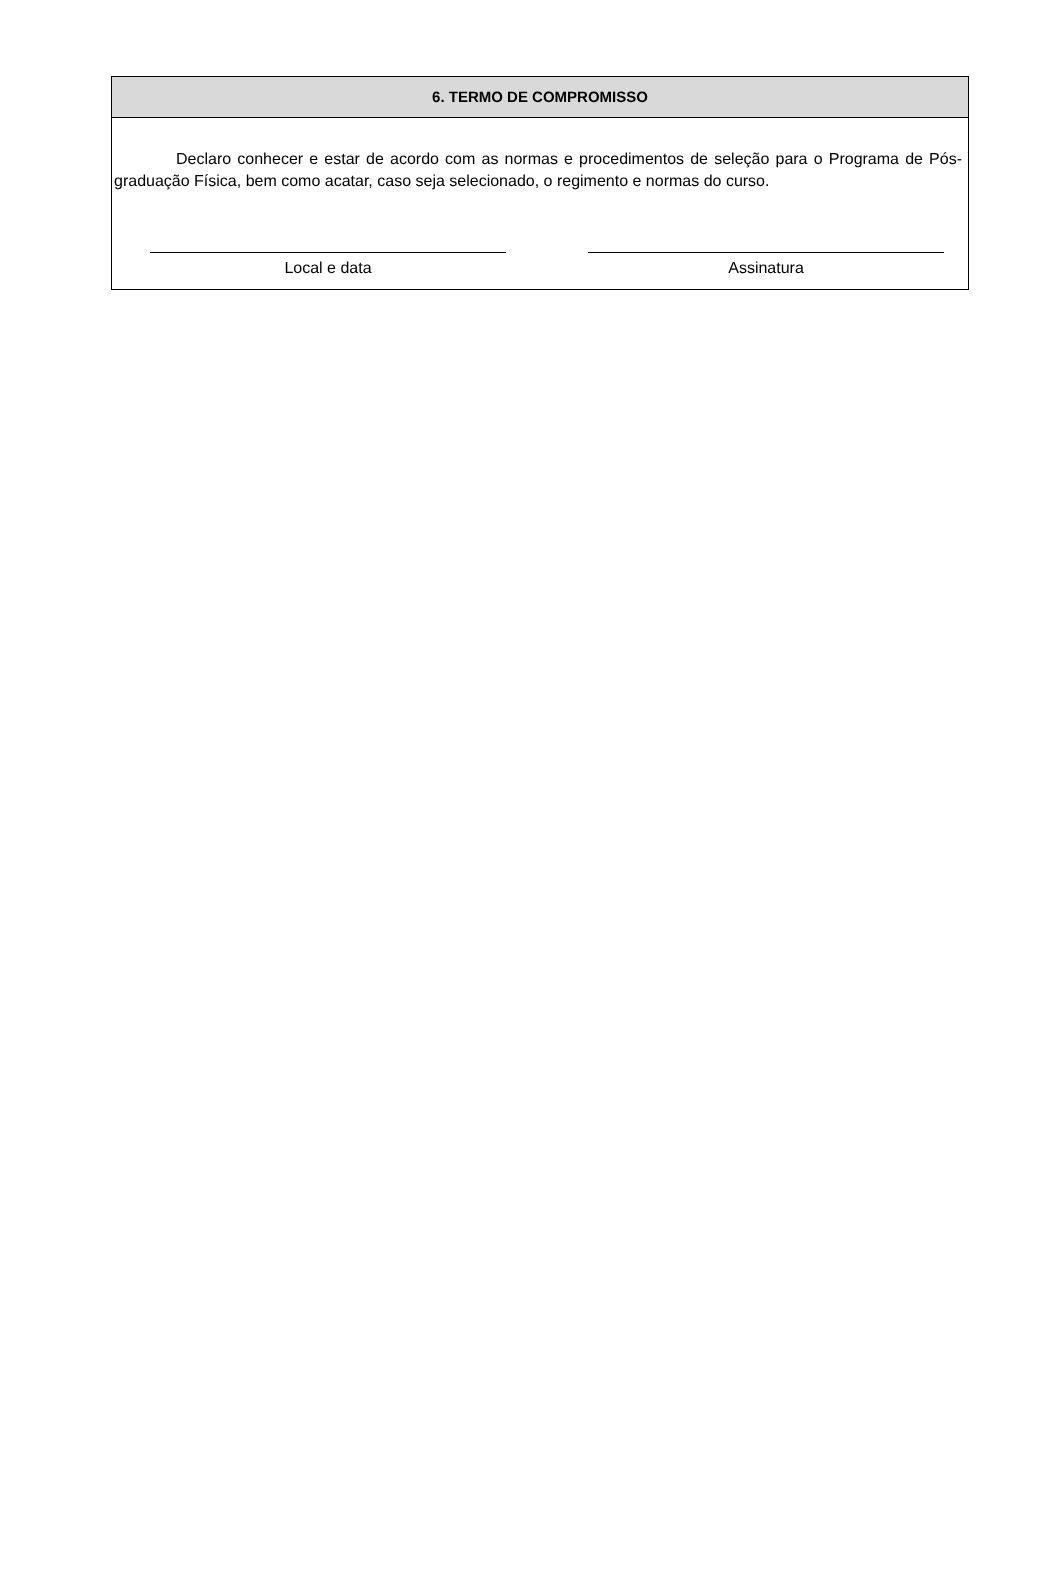6. TERMO DE COMPROMISSO
Declaro conhecer e estar de acordo com as normas e procedimentos de seleção para o Programa de Pós-graduação Física, bem como acatar, caso seja selecionado, o regimento e normas do curso.
Local e data Assinatura